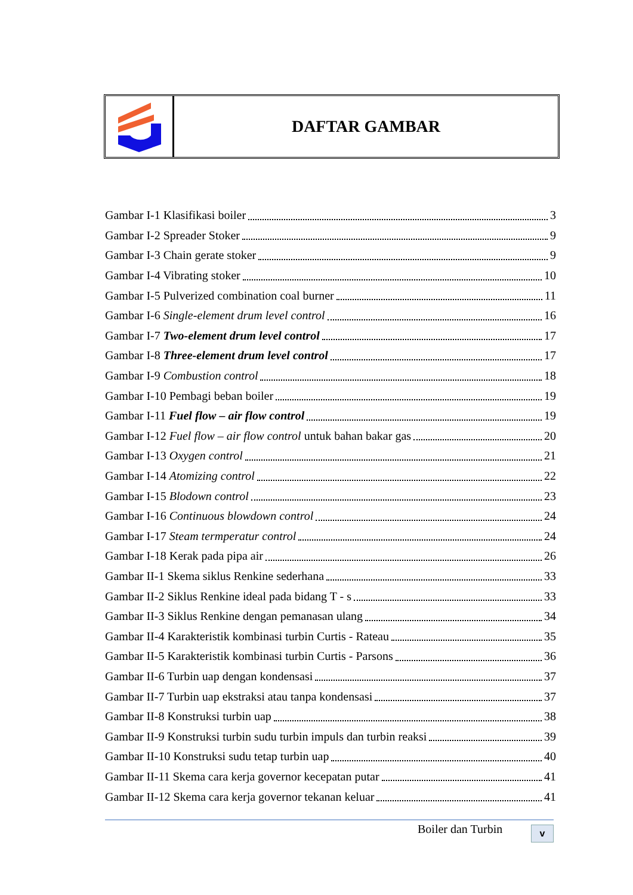DAFTAR GAMBAR
Gambar I-1 Klasifikasi boiler 3
Gambar I-2 Spreader Stoker 9
Gambar I-3 Chain gerate stoker 9
Gambar I-4 Vibrating stoker 10
Gambar I-5 Pulverized combination coal burner 11
Gambar I-6 Single-element drum level control 16
Gambar I-7 Two-element drum level control 17
Gambar I-8 Three-element drum level control 17
Gambar I-9 Combustion control 18
Gambar I-10 Pembagi beban boiler 19
Gambar I-11 Fuel flow – air flow control 19
Gambar I-12 Fuel flow – air flow control untuk bahan bakar gas 20
Gambar I-13 Oxygen control 21
Gambar I-14 Atomizing control 22
Gambar I-15 Blodown control 23
Gambar I-16 Continuous blowdown control 24
Gambar I-17 Steam termperatur control 24
Gambar I-18 Kerak pada pipa air 26
Gambar II-1 Skema siklus Renkine sederhana 33
Gambar II-2 Siklus Renkine ideal pada bidang T - s 33
Gambar II-3 Siklus Renkine dengan pemanasan ulang 34
Gambar II-4 Karakteristik kombinasi turbin Curtis - Rateau 35
Gambar II-5 Karakteristik kombinasi turbin Curtis - Parsons 36
Gambar II-6 Turbin uap dengan kondensasi 37
Gambar II-7 Turbin uap ekstraksi atau tanpa kondensasi 37
Gambar II-8 Konstruksi turbin uap 38
Gambar II-9 Konstruksi turbin sudu turbin impuls dan turbin reaksi 39
Gambar II-10 Konstruksi sudu tetap turbin uap 40
Gambar II-11 Skema cara kerja governor kecepatan putar 41
Gambar II-12 Skema cara kerja governor tekanan keluar 41
Boiler dan Turbin v